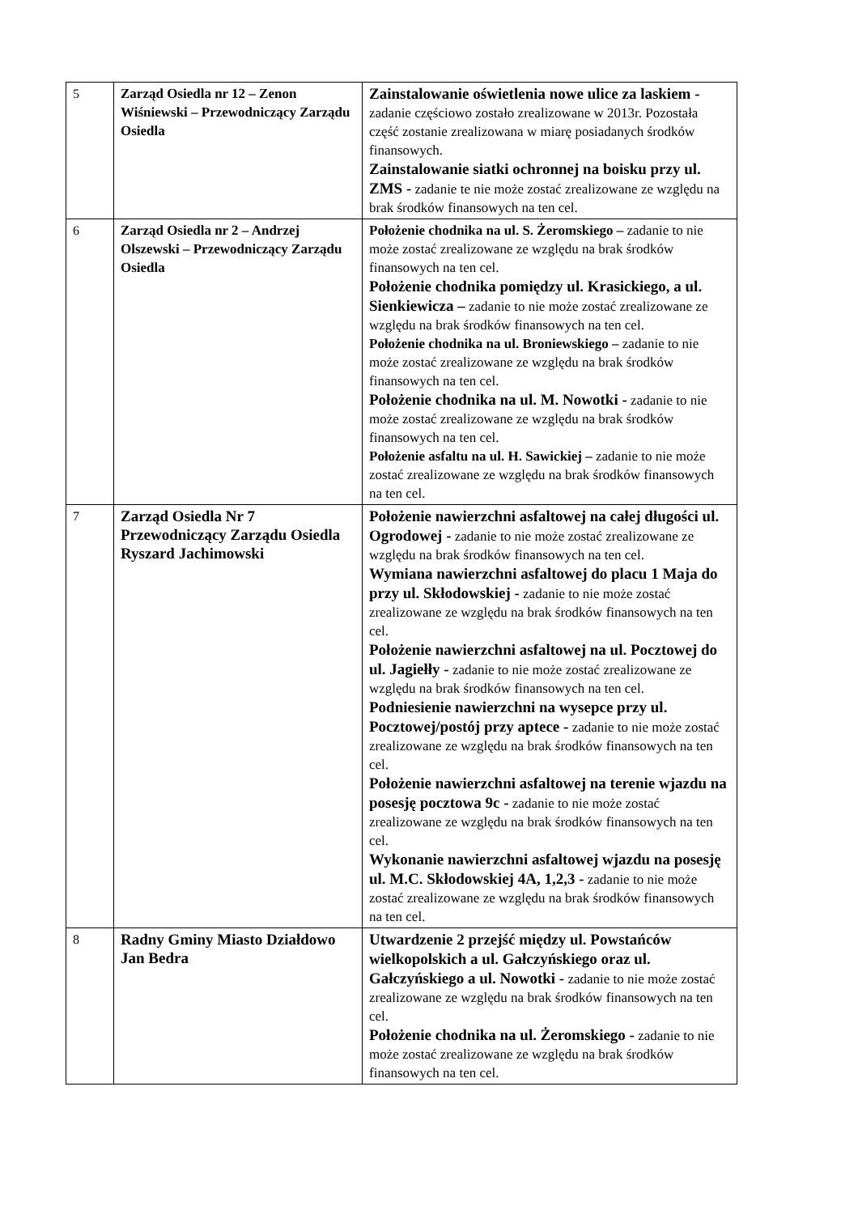| 5 | Zarząd Osiedla nr 12 – Zenon Wiśniewski – Przewodniczący Zarządu Osiedla | Zainstalowanie oświetlenia nowe ulice za laskiem - zadanie częściowo zostało zrealizowane w 2013r. Pozostała część zostanie zrealizowana w miarę posiadanych środków finansowych. Zainstalowanie siatki ochronnej na boisku przy ul. ZMS - zadanie te nie może zostać zrealizowane ze względu na brak środków finansowych na ten cel. |
| 6 | Zarząd Osiedla nr 2 – Andrzej Olszewski – Przewodniczący Zarządu Osiedla | Położenie chodnika na ul. S. Żeromskiego – zadanie to nie może zostać zrealizowane ze względu na brak środków finansowych na ten cel. Położenie chodnika pomiędzy ul. Krasickiego, a ul. Sienkiewicza – zadanie to nie może zostać zrealizowane ze względu na brak środków finansowych na ten cel. Położenie chodnika na ul. Broniewskiego – zadanie to nie może zostać zrealizowane ze względu na brak środków finansowych na ten cel. Położenie chodnika na ul. M. Nowotki - zadanie to nie może zostać zrealizowane ze względu na brak środków finansowych na ten cel. Położenie asfaltu na ul. H. Sawickiej – zadanie to nie może zostać zrealizowane ze względu na brak środków finansowych na ten cel. |
| 7 | Zarząd Osiedla Nr 7 Przewodniczący Zarządu Osiedla Ryszard Jachimowski | Położenie nawierzchni asfaltowej na całej długości ul. Ogrodowej - zadanie to nie może zostać zrealizowane ze względu na brak środków finansowych na ten cel. Wymiana nawierzchni asfaltowej do placu 1 Maja do przy ul. Skłodowskiej - zadanie to nie może zostać zrealizowane ze względu na brak środków finansowych na ten cel. Położenie nawierzchni asfaltowej na ul. Pocztowej do ul. Jagiełły - zadanie to nie może zostać zrealizowane ze względu na brak środków finansowych na ten cel. Podniesienie nawierzchni na wysepce przy ul. Pocztowej/postój przy aptece - zadanie to nie może zostać zrealizowane ze względu na brak środków finansowych na ten cel. Położenie nawierzchni asfaltowej na terenie wjazdu na posesję pocztowa 9c - zadanie to nie może zostać zrealizowane ze względu na brak środków finansowych na ten cel. Wykonanie nawierzchni asfaltowej wjazdu na posesję ul. M.C. Skłodowskiej 4A, 1,2,3 - zadanie to nie może zostać zrealizowane ze względu na brak środków finansowych na ten cel. |
| 8 | Radny Gminy Miasto Działdowo Jan Bedra | Utwardzenie 2 przejść między ul. Powstańców wielkopolskich a ul. Gałczyńskiego oraz ul. Gałczyńskiego a ul. Nowotki - zadanie to nie może zostać zrealizowane ze względu na brak środków finansowych na ten cel. Położenie chodnika na ul. Żeromskiego - zadanie to nie może zostać zrealizowane ze względu na brak środków finansowych na ten cel. |